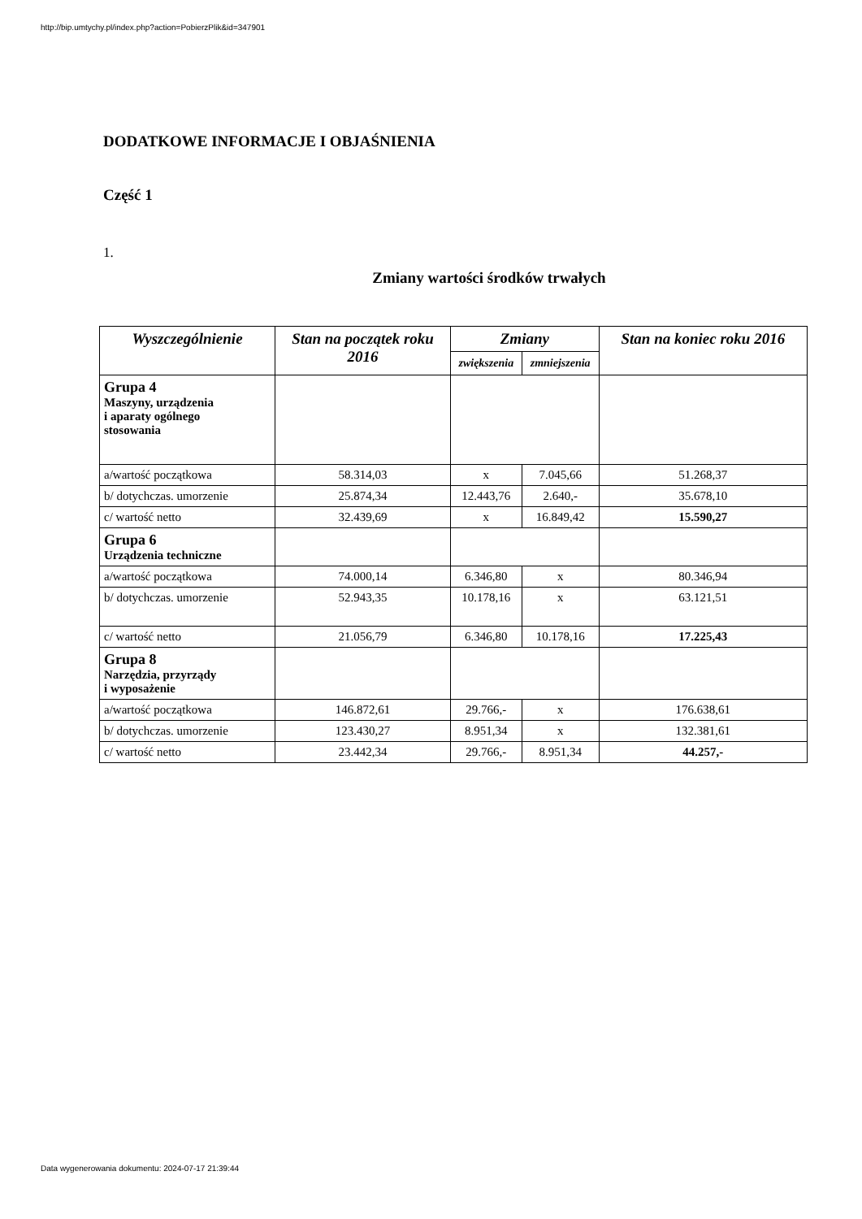http://bip.umtychy.pl/index.php?action=PobierzPlik&id=347901
DODATKOWE INFORMACJE I OBJAŚNIENIA
Część 1
1.
Zmiany wartości środków trwałych
| Wyszczególnienie | Stan na początek roku 2016 | Zmiany | | Stan na koniec roku 2016 |
| --- | --- | --- | --- | --- |
| | | zwiększenia | zmniejszenia | |
| Grupa 4 Maszyny, urządzenia i aparaty ogólnego stosowania | | | | |
| a/wartość początkowa | 58.314,03 | x | 7.045,66 | 51.268,37 |
| b/ dotychczas. umorzenie | 25.874,34 | 12.443,76 | 2.640,- | 35.678,10 |
| c/ wartość netto | 32.439,69 | x | 16.849,42 | 15.590,27 |
| Grupa 6 Urządzenia techniczne | | | | |
| a/wartość początkowa | 74.000,14 | 6.346,80 | x | 80.346,94 |
| b/ dotychczas. umorzenie | 52.943,35 | 10.178,16 | x | 63.121,51 |
| c/ wartość netto | 21.056,79 | 6.346,80 | 10.178,16 | 17.225,43 |
| Grupa 8 Narzędzia, przyrządy i wyposażenie | | | | |
| a/wartość początkowa | 146.872,61 | 29.766,- | x | 176.638,61 |
| b/ dotychczas. umorzenie | 123.430,27 | 8.951,34 | x | 132.381,61 |
| c/ wartość netto | 23.442,34 | 29.766,- | 8.951,34 | 44.257,- |
Data wygenerowania dokumentu: 2024-07-17 21:39:44